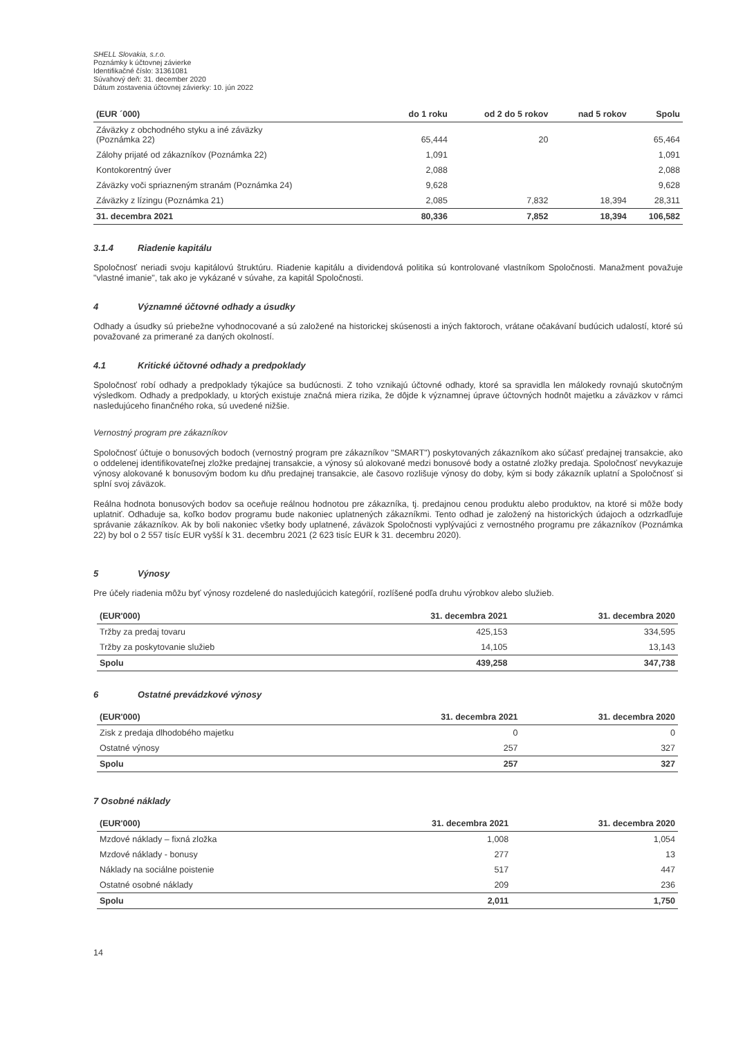SHELL Slovakia, s.r.o.
Poznámky k účtovnej závierke
Identifikačné číslo: 31361081
Súvahový deň: 31. december 2020
Dátum zostavenia účtovnej závierky: 10. jún 2022
| (EUR ´000) | do 1 roku | od 2 do 5 rokov | nad 5 rokov | Spolu |
| --- | --- | --- | --- | --- |
| Záväzky z obchodného styku a iné záväzky (Poznámka 22) | 65,444 | 20 | | 65,464 |
| Zálohy prijaté od zákazníkov (Poznámka 22) | 1,091 | | | 1,091 |
| Kontokorentný úver | 2,088 | | | 2,088 |
| Záväzky voči spriazneným stranám (Poznámka 24) | 9,628 | | | 9,628 |
| Záväzky z lízingu (Poznámka 21) | 2,085 | 7,832 | 18,394 | 28,311 |
| 31. decembra 2021 | 80,336 | 7,852 | 18,394 | 106,582 |
3.1.4 Riadenie kapitálu
Spoločnosť neriadi svoju kapitálovú štruktúru. Riadenie kapitálu a dividendová politika sú kontrolované vlastníkom Spoločnosti. Manažment považuje "vlastné imanie", tak ako je vykázané v súvahe, za kapitál Spoločnosti.
4 Významné účtovné odhady a úsudky
Odhady a úsudky sú priebežne vyhodnocované a sú založené na historickej skúsenosti a iných faktoroch, vrátane očakávaní budúcich udalostí, ktoré sú považované za primerané za daných okolností.
4.1 Kritické účtovné odhady a predpoklady
Spoločnosť robí odhady a predpoklady týkajúce sa budúcnosti. Z toho vznikajú účtovné odhady, ktoré sa spravidla len málokedy rovnajú skutočným výsledkom. Odhady a predpoklady, u ktorých existuje značná miera rizika, že dôjde k významnej úprave účtovných hodnôt majetku a záväzkov v rámci nasledujúceho finančného roka, sú uvedené nižšie.
Vernostný program pre zákazníkov
Spoločnosť účtuje o bonusových bodoch (vernostný program pre zákazníkov "SMART") poskytovaných zákazníkom ako súčasť predajnej transakcie, ako o oddelenej identifikovateľnej zložke predajnej transakcie, a výnosy sú alokované medzi bonusové body a ostatné zložky predaja. Spoločnosť nevykazuje výnosy alokované k bonusovým bodom ku dňu predajnej transakcie, ale časovo rozlišuje výnosy do doby, kým si body zákazník uplatní a Spoločnosť si splní svoj záväzok.
Reálna hodnota bonusových bodov sa oceňuje reálnou hodnotou pre zákazníka, tj. predajnou cenou produktu alebo produktov, na ktoré si môže body uplatniť. Odhaduje sa, koľko bodov programu bude nakoniec uplatnených zákazníkmi. Tento odhad je založený na historických údajoch a odzrkadľuje správanie zákazníkov. Ak by boli nakoniec všetky body uplatnené, záväzok Spoločnosti vyplývajúci z vernostného programu pre zákazníkov (Poznámka 22) by bol o 2 557 tisíc EUR vyšší k 31. decembru 2021 (2 623 tisíc EUR k 31. decembru 2020).
5 Výnosy
Pre účely riadenia môžu byť výnosy rozdelené do nasledujúcich kategórií, rozlíšené podľa druhu výrobkov alebo služieb.
| (EUR'000) | 31. decembra 2021 | 31. decembra 2020 |
| --- | --- | --- |
| Tržby za predaj tovaru | 425,153 | 334,595 |
| Tržby za poskytovanie služieb | 14,105 | 13,143 |
| Spolu | 439,258 | 347,738 |
6 Ostatné prevádzkové výnosy
| (EUR'000) | 31. decembra 2021 | 31. decembra 2020 |
| --- | --- | --- |
| Zisk z predaja dlhodobého majetku | 0 | 0 |
| Ostatné výnosy | 257 | 327 |
| Spolu | 257 | 327 |
7 Osobné náklady
| (EUR'000) | 31. decembra 2021 | 31. decembra 2020 |
| --- | --- | --- |
| Mzdové náklady – fixná zložka | 1,008 | 1,054 |
| Mzdové náklady - bonusy | 277 | 13 |
| Náklady na sociálne poistenie | 517 | 447 |
| Ostatné osobné náklady | 209 | 236 |
| Spolu | 2,011 | 1,750 |
14